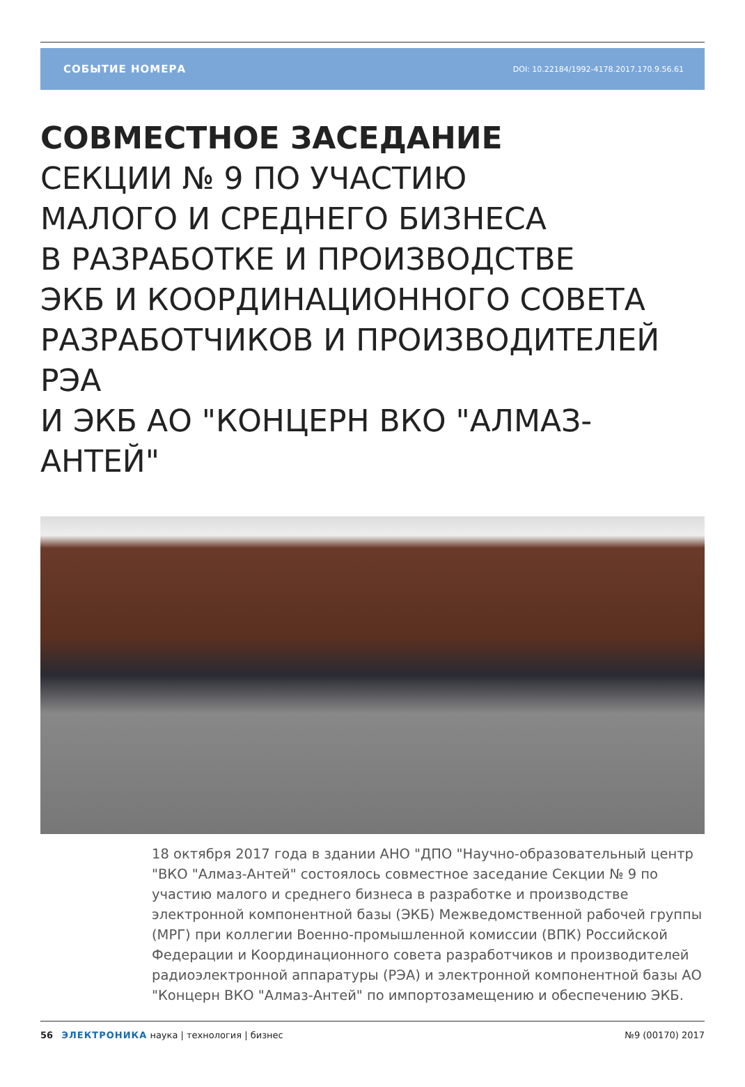СОБЫТИЕ НОМЕРА DOI: 10.22184/1992-4178.2017.170.9.56.61
СОВМЕСТНОЕ ЗАСЕДАНИЕ
СЕКЦИИ № 9 ПО УЧАСТИЮ
МАЛОГО И СРЕДНЕГО БИЗНЕСА
В РАЗРАБОТКЕ И ПРОИЗВОДСТВЕ
ЭКБ И КООРДИНАЦИОННОГО СОВЕТА
РАЗРАБОТЧИКОВ И ПРОИЗВОДИТЕЛЕЙ РЭА
И ЭКБ АО "КОНЦЕРН ВКО "АЛМАЗ-АНТЕЙ"
18 октября 2017 года в здании АНО "ДПО "Научно-образовательный центр "ВКО "Алмаз-Антей" состоялось совместное заседание Секции № 9 по участию малого и среднего бизнеса в разработке и производстве электронной компонентной базы (ЭКБ) Межведомственной рабочей группы (МРГ) при коллегии Военно-промышленной комиссии (ВПК) Российской Федерации и Координационного совета разработчиков и производителей радиоэлектронной аппаратуры (РЭА) и электронной компонентной базы АО "Концерн ВКО "Алмаз-Антей" по импортозамещению и обеспечению ЭКБ.
56 ЭЛЕКТРОНИКА наука | технология | бизнес
№9 (00170) 2017